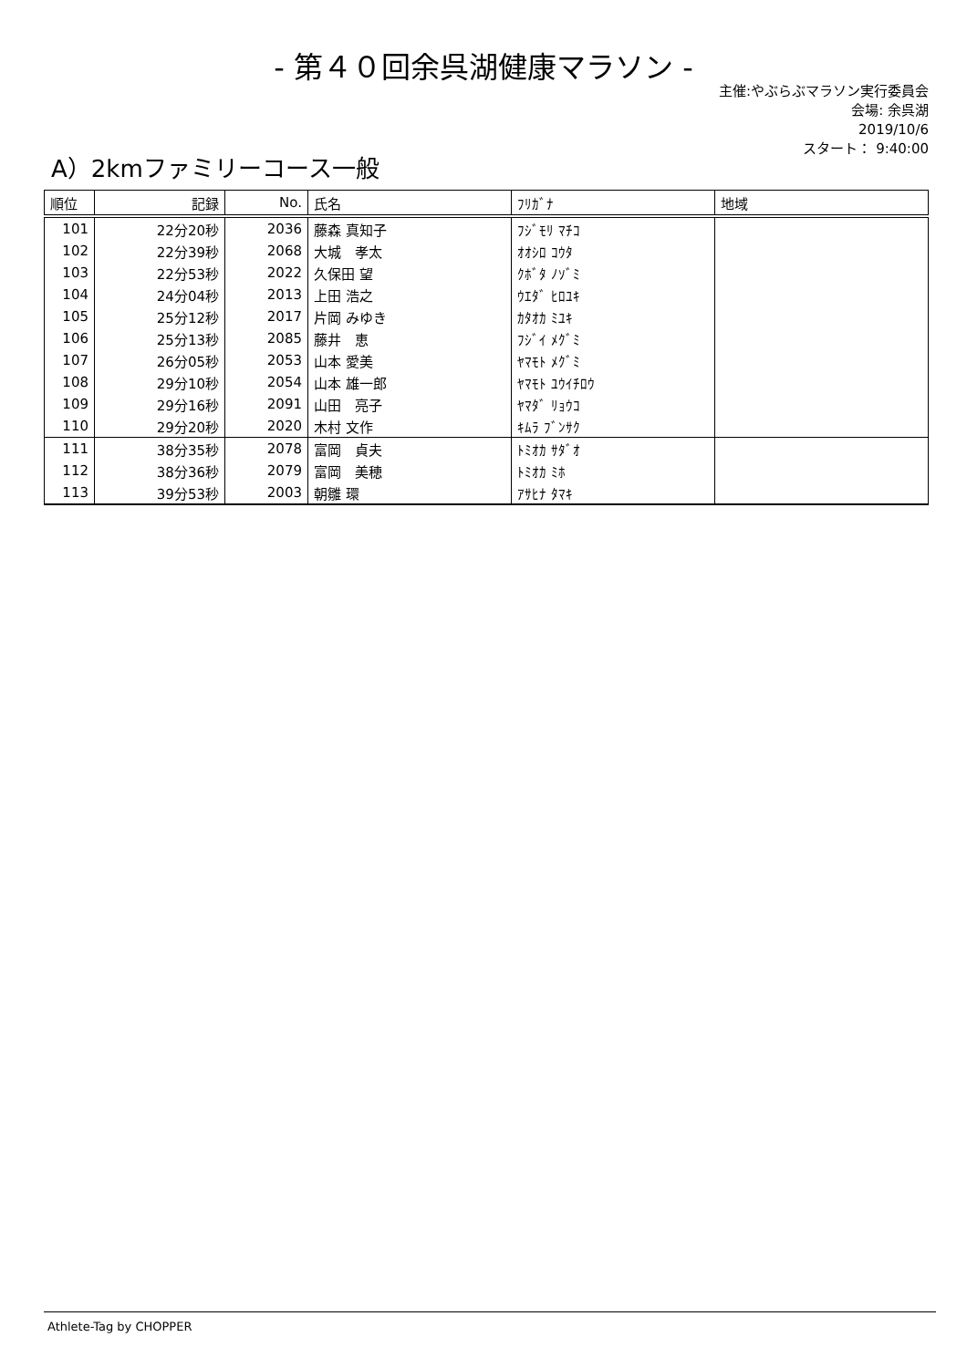- 第４０回余呉湖健康マラソン -
主催:やぶらぶマラソン実行委員会
会場: 余呉湖
2019/10/6
スタート： 9:40:00
A）2kmファミリーコース一般
| 順位 | 記録 | No. | 氏名 | ﾌﾘｶﾞﾅ | 地域 |
| --- | --- | --- | --- | --- | --- |
| 101 | 22分20秒 | 2036 | 藤森 真知子 | ﾌｼﾞﾓﾘ ﾏﾁｺ | |
| 102 | 22分39秒 | 2068 | 大城 孝太 | ｵｵｼﾛ ｺｳﾀ | |
| 103 | 22分53秒 | 2022 | 久保田 望 | ｸﾎﾞﾀ ﾉｿﾞﾐ | |
| 104 | 24分04秒 | 2013 | 上田 浩之 | ｳｴﾀﾞ ﾋﾛﾕｷ | |
| 105 | 25分12秒 | 2017 | 片岡 みゆき | ｶﾀｵｶ ﾐﾕｷ | |
| 106 | 25分13秒 | 2085 | 藤井 恵 | ﾌｼﾞｲ ﾒｸﾞﾐ | |
| 107 | 26分05秒 | 2053 | 山本 愛美 | ﾔﾏﾓﾄ ﾒｸﾞﾐ | |
| 108 | 29分10秒 | 2054 | 山本 雄一郎 | ﾔﾏﾓﾄ ﾕｳｲﾁﾛｳ | |
| 109 | 29分16秒 | 2091 | 山田 亮子 | ﾔﾏﾀﾞ ﾘｮｳｺ | |
| 110 | 29分20秒 | 2020 | 木村 文作 | ｷﾑﾗ ﾌﾞﾝｻｸ | |
| 111 | 38分35秒 | 2078 | 富岡 貞夫 | ﾄﾐｵｶ ｻﾀﾞｵ | |
| 112 | 38分36秒 | 2079 | 富岡 美穂 | ﾄﾐｵｶ ﾐﾎ | |
| 113 | 39分53秒 | 2003 | 朝雛 環 | ｱｻﾋﾅ ﾀﾏｷ | |
Athlete-Tag by CHOPPER